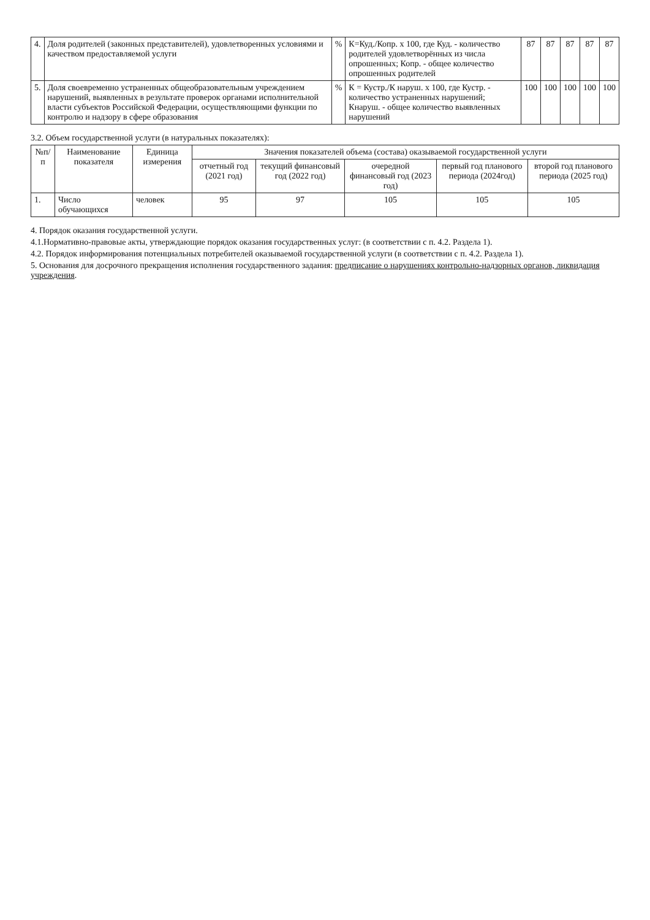| 4. | Доля родителей (законных представителей), удовлетворенных условиями и качеством предоставляемой услуги | % | К=Куд./Копр. х 100, где Куд. - количество родителей удовлетворённых из числа опрошенных; Копр. - общее количество опрошенных родителей | 87 | 87 | 87 | 87 | 87 |
| 5. | Доля своевременно устраненных общеобразовательным учреждением нарушений, выявленных в результате проверок органами исполнительной власти субъектов Российской Федерации, осуществляющими функции по контролю и надзору в сфере образования | % | К = Кустр./К наруш. х 100, где Кустр. - количество устраненных нарушений; Кнаруш. - общее количество выявленных нарушений | 100 | 100 | 100 | 100 | 100 |
3.2. Объем государственной услуги (в натуральных показателях):
| №п/п | Наименование показателя | Единица измерения | Значения показателей объема (состава) оказываемой государственной услуги | | | | |
| --- | --- | --- | --- | --- | --- | --- | --- |
| | | | отчетный год (2021 год) | текущий финансовый год (2022 год) | очередной финансовый год (2023 год) | первый год планового периода (2024год) | второй год планового периода (2025 год) |
| 1. | Число обучающихся | человек | 95 | 97 | 105 | 105 | 105 |
4. Порядок оказания государственной услуги.
4.1.Нормативно-правовые акты, утверждающие порядок оказания государственных услуг: (в соответствии с п. 4.2. Раздела 1).
4.2. Порядок информирования потенциальных потребителей оказываемой государственной услуги (в соответствии с п. 4.2. Раздела 1).
5. Основания для досрочного прекращения исполнения государственного задания: предписание о нарушениях контрольно-надзорных органов, ликвидация учреждения.